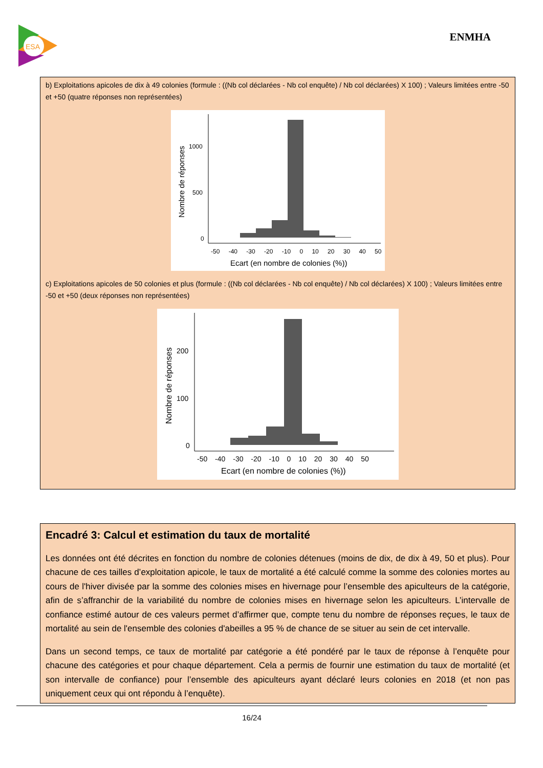ESA
ENMHA
b) Exploitations apicoles de dix à 49 colonies (formule : ((Nb col déclarées - Nb col enquête) / Nb col déclarées) X 100) ; Valeurs limitées entre -50 et +50 (quatre réponses non représentées)
1000
500
0
-50 -40 -30 -20 -10 0 10 20 30 40 50
Ecart (en nombre de colonies (%))
Nombre de réponses
c) Exploitations apicoles de 50 colonies et plus (formule : ((Nb col déclarées - Nb col enquête) / Nb col déclarées) X 100) ; Valeurs limitées entre -50 et +50 (deux réponses non représentées)
200
100
0
-50 -40 -30 -20 -10 0 10 20 30 40 50
Ecart (en nombre de colonies (%))
Nombre de réponses
Encadré 3: Calcul et estimation du taux de mortalité
Les données ont été décrites en fonction du nombre de colonies détenues (moins de dix, de dix à 49, 50 et plus). Pour chacune de ces tailles d’exploitation apicole, le taux de mortalité a été calculé comme la somme des colonies mortes au cours de l'hiver divisée par la somme des colonies mises en hivernage pour l’ensemble des apiculteurs de la catégorie, afin de s’affranchir de la variabilité du nombre de colonies mises en hivernage selon les apiculteurs. L’intervalle de confiance estimé autour de ces valeurs permet d’affirmer que, compte tenu du nombre de réponses reçues, le taux de mortalité au sein de l'ensemble des colonies d'abeilles a 95 % de chance de se situer au sein de cet intervalle.
Dans un second temps, ce taux de mortalité par catégorie a été pondéré par le taux de réponse à l’enquête pour chacune des catégories et pour chaque département. Cela a permis de fournir une estimation du taux de mortalité (et son intervalle de confiance) pour l’ensemble des apiculteurs ayant déclaré leurs colonies en 2018 (et non pas uniquement ceux qui ont répondu à l’enquête).
16/24